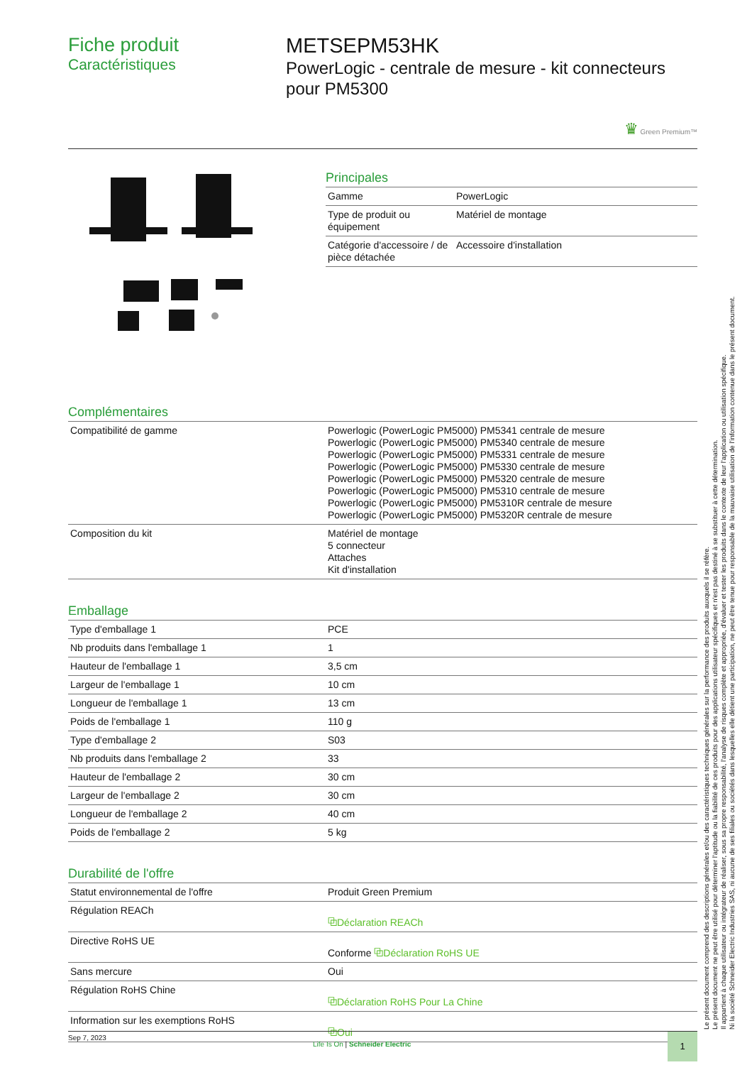Fiche produit
Caractéristiques
METSEPM53HK
PowerLogic - centrale de mesure - kit connecteurs pour PM5300
♛ Green Premium™
Principales
| Gamme | PowerLogic |
| Type de produit ou équipement | Matériel de montage |
| Catégorie d'accessoire / de pièce détachée | Accessoire d'installation |
Complémentaires
| Compatibilité de gamme | Powerlogic (PowerLogic PM5000) PM5341 centrale de mesure Powerlogic (PowerLogic PM5000) PM5340 centrale de mesure Powerlogic (PowerLogic PM5000) PM5331 centrale de mesure Powerlogic (PowerLogic PM5000) PM5330 centrale de mesure Powerlogic (PowerLogic PM5000) PM5320 centrale de mesure Powerlogic (PowerLogic PM5000) PM5310 centrale de mesure Powerlogic (PowerLogic PM5000) PM5310R centrale de mesure Powerlogic (PowerLogic PM5000) PM5320R centrale de mesure |
| Composition du kit | Matériel de montage 5 connecteur Attaches Kit d'installation |
Emballage
| Type d'emballage 1 | PCE |
| Nb produits dans l'emballage 1 | 1 |
| Hauteur de l'emballage 1 | 3,5 cm |
| Largeur de l'emballage 1 | 10 cm |
| Longueur de l'emballage 1 | 13 cm |
| Poids de l'emballage 1 | 110 g |
| Type d'emballage 2 | S03 |
| Nb produits dans l'emballage 2 | 33 |
| Hauteur de l'emballage 2 | 30 cm |
| Largeur de l'emballage 2 | 30 cm |
| Longueur de l'emballage 2 | 40 cm |
| Poids de l'emballage 2 | 5 kg |
Durabilité de l'offre
| Statut environnemental de l'offre | Produit Green Premium |
| Régulation REACh | ⧉Déclaration REACh |
| Directive RoHS UE | Conforme ⧉Déclaration RoHS UE |
| Sans mercure | Oui |
| Régulation RoHS Chine | ⧉Déclaration RoHS Pour La Chine |
| Information sur les exemptions RoHS | ⧉Oui |
Sep 7, 2023
Life Is On | Schneider Electric
1
Le présent document comprend des descriptions générales et/ou des caractéristiques techniques générales sur la performance des produits auxquels il se réfère.
Le présent document ne peut être utilisé pour déterminer l'aptitude ou la fiabilité de ces produits pour des applications utilisateur spécifiques et n'est pas destiné à se substituer à cette détermination.
Il appartient à chaque utilisateur ou intégrateur de réaliser, sous sa propre responsabilité, l'analyse de risques complète et appropriée, d'évaluer et tester les produits dans le contexte de leur l'application ou utilisation spécifique.
Ni la société Schneider Electric Industries SAS, ni aucune de ses filiales ou sociétés dans lesquelles elle détient une participation, ne peut être tenue pour responsable de la mauvaise utilisation de l'information contenue dans le présent document.